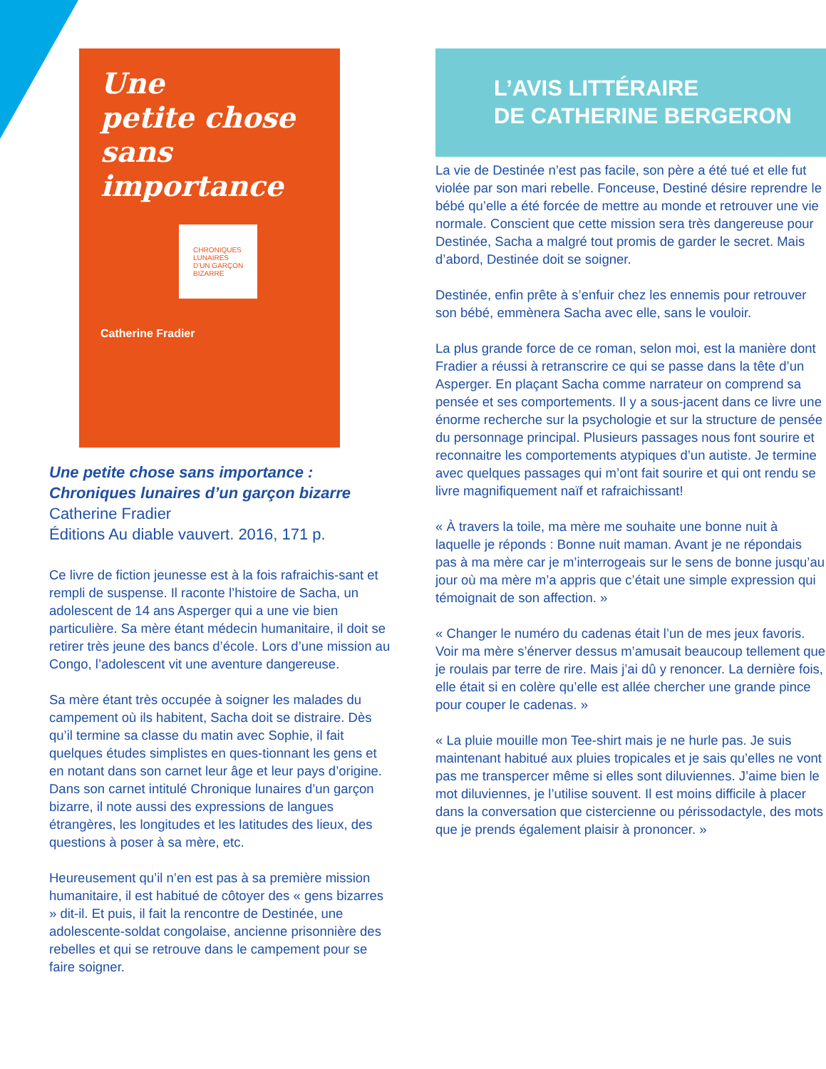Une
petite chose
sans
importance
CHRONIQUES
LUNAIRES
D'UN GARÇON
BIZARRE
Catherine Fradier
Une petite chose sans importance :
Chroniques lunaires d’un garçon bizarre
Catherine Fradier
Éditions Au diable vauvert. 2016, 171 p.
Ce livre de fiction jeunesse est à la fois rafraichis-sant et rempli de suspense. Il raconte l’histoire de Sacha, un adolescent de 14 ans Asperger qui a une vie bien particulière. Sa mère étant médecin humanitaire, il doit se retirer très jeune des bancs d’école. Lors d’une mission au Congo, l’adolescent vit une aventure dangereuse.
Sa mère étant très occupée à soigner les malades du campement où ils habitent, Sacha doit se distraire. Dès qu’il termine sa classe du matin avec Sophie, il fait quelques études simplistes en ques-tionnant les gens et en notant dans son carnet leur âge et leur pays d’origine. Dans son carnet intitulé Chronique lunaires d’un garçon bizarre, il note aussi des expressions de langues étrangères, les longitudes et les latitudes des lieux, des questions à poser à sa mère, etc.
Heureusement qu’il n’en est pas à sa première mission humanitaire, il est habitué de côtoyer des « gens bizarres » dit-il. Et puis, il fait la rencontre de Destinée, une adolescente-soldat congolaise, ancienne prisonnière des rebelles et qui se retrouve dans le campement pour se faire soigner.
L’AVIS LITTÉRAIRE
DE CATHERINE BERGERON
La vie de Destinée n’est pas facile, son père a été tué et elle fut violée par son mari rebelle. Fonceuse, Destiné désire reprendre le bébé qu’elle a été forcée de mettre au monde et retrouver une vie normale. Conscient que cette mission sera très dangereuse pour Destinée, Sacha a malgré tout promis de garder le secret. Mais d’abord, Destinée doit se soigner.
Destinée, enfin prête à s’enfuir chez les ennemis pour retrouver son bébé, emmènera Sacha avec elle, sans le vouloir.
La plus grande force de ce roman, selon moi, est la manière dont Fradier a réussi à retranscrire ce qui se passe dans la tête d’un Asperger. En plaçant Sacha comme narrateur on comprend sa pensée et ses comportements. Il y a sous-jacent dans ce livre une énorme recherche sur la psychologie et sur la structure de pensée du personnage principal. Plusieurs passages nous font sourire et reconnaitre les comportements atypiques d’un autiste. Je termine avec quelques passages qui m’ont fait sourire et qui ont rendu se livre magnifiquement naïf et rafraichissant!
« À travers la toile, ma mère me souhaite une bonne nuit à laquelle je réponds : Bonne nuit maman. Avant je ne répondais pas à ma mère car je m’interrogeais sur le sens de bonne jusqu’au jour où ma mère m’a appris que c’était une simple expression qui témoignait de son affection. »
« Changer le numéro du cadenas était l’un de mes jeux favoris. Voir ma mère s’énerver dessus m’amusait beaucoup tellement que je roulais par terre de rire. Mais j’ai dû y renoncer. La dernière fois, elle était si en colère qu’elle est allée chercher une grande pince pour couper le cadenas. »
« La pluie mouille mon Tee-shirt mais je ne hurle pas. Je suis maintenant habitué aux pluies tropicales et je sais qu’elles ne vont pas me transpercer même si elles sont diluviennes. J’aime bien le mot diluviennes, je l’utilise souvent. Il est moins difficile à placer dans la conversation que cistercienne ou périssodactyle, des mots que je prends également plaisir à prononcer. »